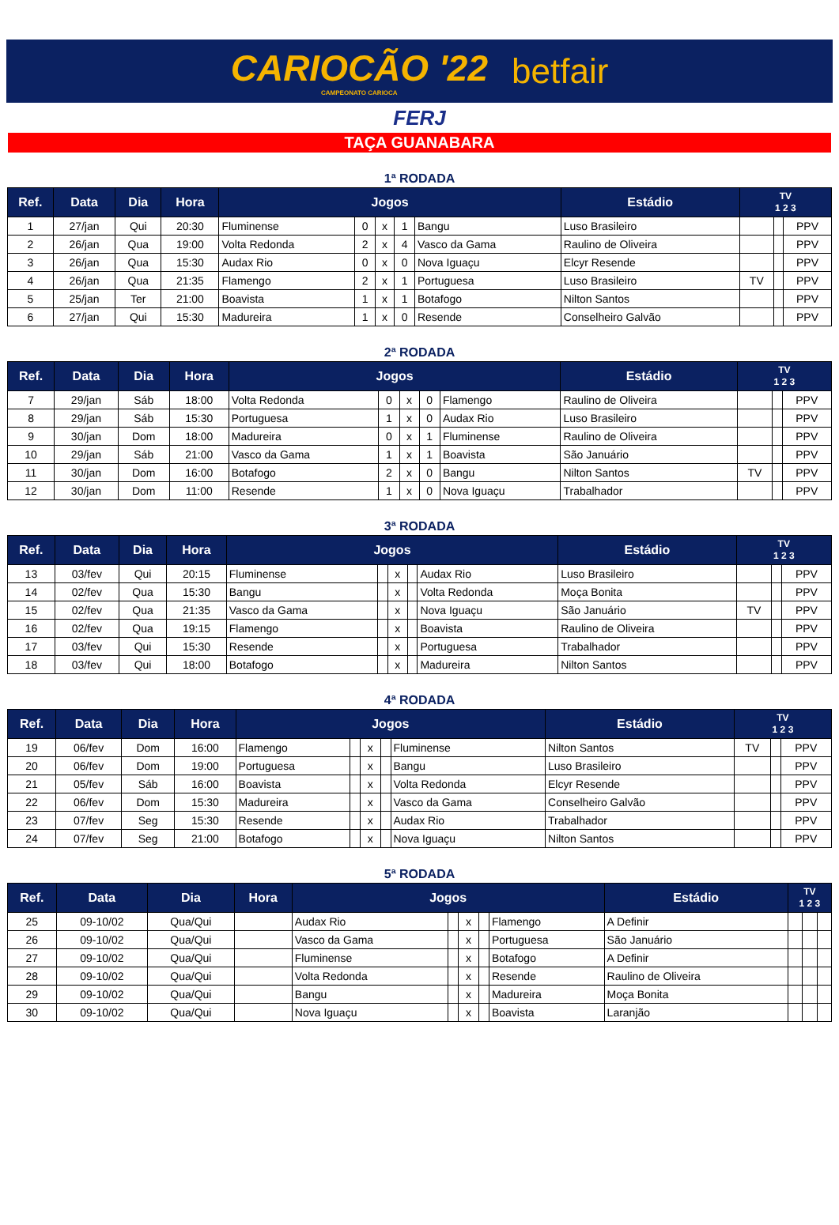CARIOCÃO '22
CAMPEONATO CARIOCA
betfair
FERJ
TAÇA GUANABARA
1ª RODADA
| Ref. | Data | Dia | Hora | Jogos | | | | | Estádio | TV 1 2 3 | | |
| --- | --- | --- | --- | --- | --- | --- | --- | --- | --- | --- | --- | --- |
| 1 | 27/jan | Qui | 20:30 | Fluminense | 0 | x | 1 | Bangu | Luso Brasileiro | | | PPV |
| 2 | 26/jan | Qua | 19:00 | Volta Redonda | 2 | x | 4 | Vasco da Gama | Raulino de Oliveira | | | PPV |
| 3 | 26/jan | Qua | 15:30 | Audax Rio | 0 | x | 0 | Nova Iguaçu | Elcyr Resende | | | PPV |
| 4 | 26/jan | Qua | 21:35 | Flamengo | 2 | x | 1 | Portuguesa | Luso Brasileiro | TV | | PPV |
| 5 | 25/jan | Ter | 21:00 | Boavista | 1 | x | 1 | Botafogo | Nilton Santos | | | PPV |
| 6 | 27/jan | Qui | 15:30 | Madureira | 1 | x | 0 | Resende | Conselheiro Galvão | | | PPV |
2ª RODADA
| Ref. | Data | Dia | Hora | Jogos | | | | | Estádio | TV 1 2 3 | | |
| --- | --- | --- | --- | --- | --- | --- | --- | --- | --- | --- | --- | --- |
| 7 | 29/jan | Sáb | 18:00 | Volta Redonda | 0 | x | 0 | Flamengo | Raulino de Oliveira | | | PPV |
| 8 | 29/jan | Sáb | 15:30 | Portuguesa | 1 | x | 0 | Audax Rio | Luso Brasileiro | | | PPV |
| 9 | 30/jan | Dom | 18:00 | Madureira | 0 | x | 1 | Fluminense | Raulino de Oliveira | | | PPV |
| 10 | 29/jan | Sáb | 21:00 | Vasco da Gama | 1 | x | 1 | Boavista | São Januário | | | PPV |
| 11 | 30/jan | Dom | 16:00 | Botafogo | 2 | x | 0 | Bangu | Nilton Santos | TV | | PPV |
| 12 | 30/jan | Dom | 11:00 | Resende | 1 | x | 0 | Nova Iguaçu | Trabalhador | | | PPV |
3ª RODADA
| Ref. | Data | Dia | Hora | Jogos | | | | | Estádio | TV 1 2 3 | | |
| --- | --- | --- | --- | --- | --- | --- | --- | --- | --- | --- | --- | --- |
| 13 | 03/fev | Qui | 20:15 | Fluminense | | x | | Audax Rio | Luso Brasileiro | | | PPV |
| 14 | 02/fev | Qua | 15:30 | Bangu | | x | | Volta Redonda | Moça Bonita | | | PPV |
| 15 | 02/fev | Qua | 21:35 | Vasco da Gama | | x | | Nova Iguaçu | São Januário | TV | | PPV |
| 16 | 02/fev | Qua | 19:15 | Flamengo | | x | | Boavista | Raulino de Oliveira | | | PPV |
| 17 | 03/fev | Qui | 15:30 | Resende | | x | | Portuguesa | Trabalhador | | | PPV |
| 18 | 03/fev | Qui | 18:00 | Botafogo | | x | | Madureira | Nilton Santos | | | PPV |
4ª RODADA
| Ref. | Data | Dia | Hora | Jogos | | | | | Estádio | TV 1 2 3 | | |
| --- | --- | --- | --- | --- | --- | --- | --- | --- | --- | --- | --- | --- |
| 19 | 06/fev | Dom | 16:00 | Flamengo | | x | | Fluminense | Nilton Santos | TV | | PPV |
| 20 | 06/fev | Dom | 19:00 | Portuguesa | | x | | Bangu | Luso Brasileiro | | | PPV |
| 21 | 05/fev | Sáb | 16:00 | Boavista | | x | | Volta Redonda | Elcyr Resende | | | PPV |
| 22 | 06/fev | Dom | 15:30 | Madureira | | x | | Vasco da Gama | Conselheiro Galvão | | | PPV |
| 23 | 07/fev | Seg | 15:30 | Resende | | x | | Audax Rio | Trabalhador | | | PPV |
| 24 | 07/fev | Seg | 21:00 | Botafogo | | x | | Nova Iguaçu | Nilton Santos | | | PPV |
5ª RODADA
| Ref. | Data | Dia | Hora | Jogos | | | | | Estádio | TV 1 2 3 | | |
| --- | --- | --- | --- | --- | --- | --- | --- | --- | --- | --- | --- | --- |
| 25 | 09-10/02 | Qua/Qui | | Audax Rio | | x | | Flamengo | A Definir | | | |
| 26 | 09-10/02 | Qua/Qui | | Vasco da Gama | | x | | Portuguesa | São Januário | | | |
| 27 | 09-10/02 | Qua/Qui | | Fluminense | | x | | Botafogo | A Definir | | | |
| 28 | 09-10/02 | Qua/Qui | | Volta Redonda | | x | | Resende | Raulino de Oliveira | | | |
| 29 | 09-10/02 | Qua/Qui | | Bangu | | x | | Madureira | Moça Bonita | | | |
| 30 | 09-10/02 | Qua/Qui | | Nova Iguaçu | | x | | Boavista | Laranjão | | | |